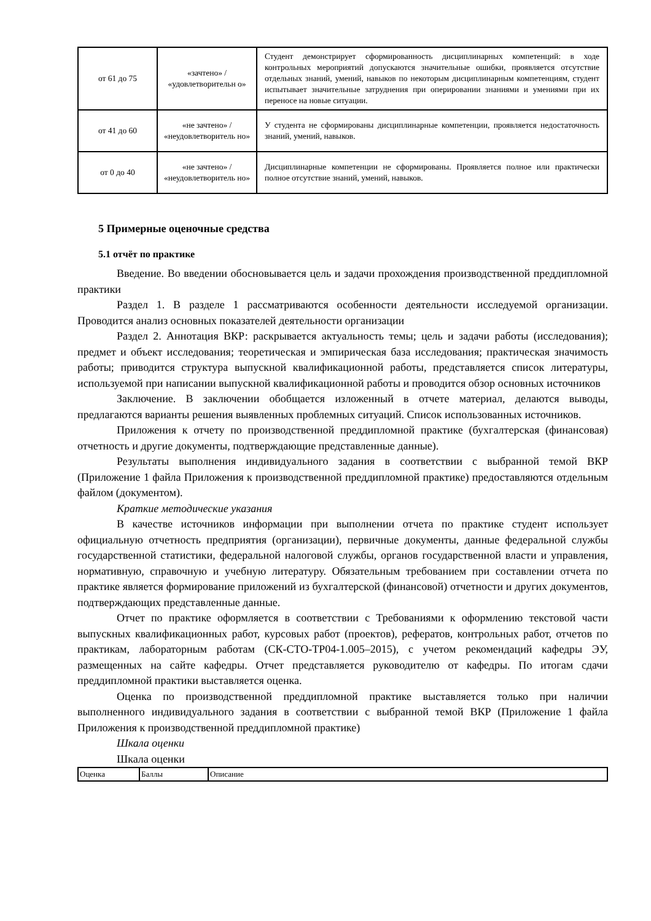| от 61 до 75 | «зачтено» / «удовлетворительн о» | Студент демонстрирует сформированность дисциплинарных компетенций: в ходе контрольных мероприятий допускаются значительные ошибки, проявляется отсутствие отдельных знаний, умений, навыков по некоторым дисциплинарным компетенциям, студент испытывает значительные затруднения при оперировании знаниями и умениями при их переносе на новые ситуации. |
| от 41 до 60 | «не зачтено» / «неудовлетворитель но» | У студента не сформированы дисциплинарные компетенции, проявляется недостаточность знаний, умений, навыков. |
| от 0 до 40 | «не зачтено» / «неудовлетворитель но» | Дисциплинарные компетенции не сформированы. Проявляется полное или практически полное отсутствие знаний, умений, навыков. |
5 Примерные оценочные средства
5.1 отчёт по практике
Введение. Во введении обосновывается цель и задачи прохождения производственной преддипломной практики
Раздел 1. В разделе 1 рассматриваются особенности деятельности исследуемой организации. Проводится анализ основных показателей деятельности организации
Раздел 2. Аннотация ВКР: раскрывается актуальность темы; цель и задачи работы (исследования); предмет и объект исследования; теоретическая и эмпирическая база исследования; практическая значимость работы; приводится структура выпускной квалификационной работы, представляется список литературы, используемой при написании выпускной квалификационной работы и проводится обзор основных источников
Заключение. В заключении обобщается изложенный в отчете материал, делаются выводы, предлагаются варианты решения выявленных проблемных ситуаций. Список использованных источников.
Приложения к отчету по производственной преддипломной практике (бухгалтерская (финансовая) отчетность и другие документы, подтверждающие представленные данные).
Результаты выполнения индивидуального задания в соответствии с выбранной темой ВКР (Приложение 1 файла Приложения к производственной преддипломной практике) предоставляются отдельным файлом (документом).
Краткие методические указания
В качестве источников информации при выполнении отчета по практике студент использует официальную отчетность предприятия (организации), первичные документы, данные федеральной службы государственной статистики, федеральной налоговой службы, органов государственной власти и управления, нормативную, справочную и учебную литературу. Обязательным требованием при составлении отчета по практике является формирование приложений из бухгалтерской (финансовой) отчетности и других документов, подтверждающих представленные данные.
Отчет по практике оформляется в соответствии с Требованиями к оформлению текстовой части выпускных квалификационных работ, курсовых работ (проектов), рефератов, контрольных работ, отчетов по практикам, лабораторным работам (СК-СТО-ТР04-1.005–2015), с учетом рекомендаций кафедры ЭУ, размещенных на сайте кафедры. Отчет представляется руководителю от кафедры. По итогам сдачи преддипломной практики выставляется оценка.
Оценка по производственной преддипломной практике выставляется только при наличии выполненного индивидуального задания в соответствии с выбранной темой ВКР (Приложение 1 файла Приложения к производственной преддипломной практике)
Шкала оценки
Шкала оценки
| Оценка | Баллы | Описание |